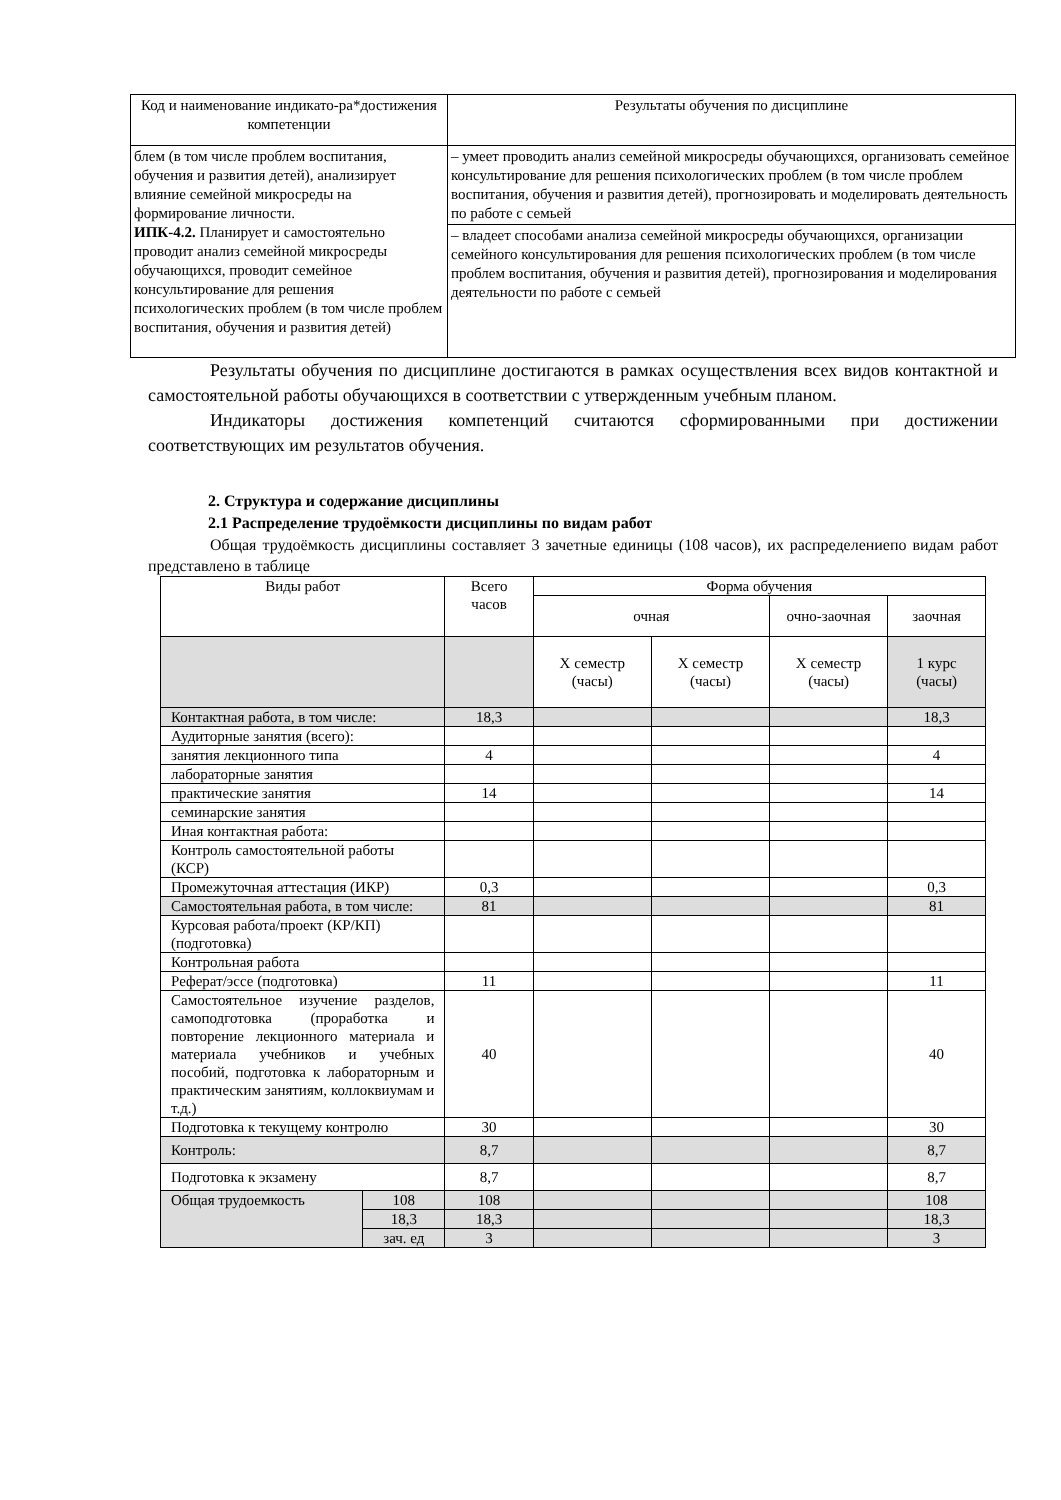| Код и наименование индикато-ра*достижения компетенции | Результаты обучения по дисциплине |
| блем (в том числе проблем воспитания, обучения и развития детей), анализирует влияние семейной микросреды на формирование личности. ИПК-4.2. Планирует и самостоятельно проводит анализ семейной микросреды обучающихся, проводит семейное консультирование для решения психологических проблем (в том числе проблем воспитания, обучения и развития детей) | – умеет проводить анализ семейной микросреды обучающихся, организовать семейное консультирование для решения психологических проблем (в том числе проблем воспитания, обучения и развития детей), прогнозировать и моделировать деятельность по работе с семьей |
| | – владеет способами анализа семейной микросреды обучающихся, организации семейного консультирования для решения психологических проблем (в том числе проблем воспитания, обучения и развития детей), прогнозирования и моделирования деятельности по работе с семьей |
Результаты обучения по дисциплине достигаются в рамках осуществления всех видов контактной и самостоятельной работы обучающихся в соответствии с утвержденным учебным планом.
Индикаторы достижения компетенций считаются сформированными при достижении соответствующих им результатов обучения.
2. Структура и содержание дисциплины
2.1 Распределение трудоёмкости дисциплины по видам работ
Общая трудоёмкость дисциплины составляет 3 зачетные единицы (108 часов), их распределениепо видам работ представлено в таблице
| Виды работ | | Всего часов | Форма обучения | | | |
| --- | --- | --- | --- | --- | --- | --- |
| | | | очная | | очно-заочная | заочная |
| | | | Х семестр (часы) | Х семестр (часы) | Х семестр (часы) | 1 курс (часы) |
| Контактная работа, в том числе: | | 18,3 | | | | 18,3 |
| Аудиторные занятия (всего): | | | | | | |
| занятия лекционного типа | | 4 | | | | 4 |
| лабораторные занятия | | | | | | |
| практические занятия | | 14 | | | | 14 |
| семинарские занятия | | | | | | |
| Иная контактная работа: | | | | | | |
| Контроль самостоятельной работы (КСР) | | | | | | |
| Промежуточная аттестация (ИКР) | | 0,3 | | | | 0,3 |
| Самостоятельная работа, в том числе: | | 81 | | | | 81 |
| Курсовая работа/проект (КР/КП) (подготовка) | | | | | | |
| Контрольная работа | | | | | | |
| Реферат/эссе (подготовка) | | 11 | | | | 11 |
| Самостоятельное изучение разделов, самоподготовка (проработка и повторение лекционного материала и материала учебников и учебных пособий, подготовка к лабораторным и практическим занятиям, коллоквиумам и т.д.) | | 40 | | | | 40 |
| Подготовка к текущему контролю | | 30 | | | | 30 |
| Контроль: | | 8,7 | | | | 8,7 |
| Подготовка к экзамену | | 8,7 | | | | 8,7 |
| Общая трудоемкость | 108 | 108 | | | | 108 |
| | 18,3 | 18,3 | | | | 18,3 |
| | зач. ед | 3 | | | | 3 |